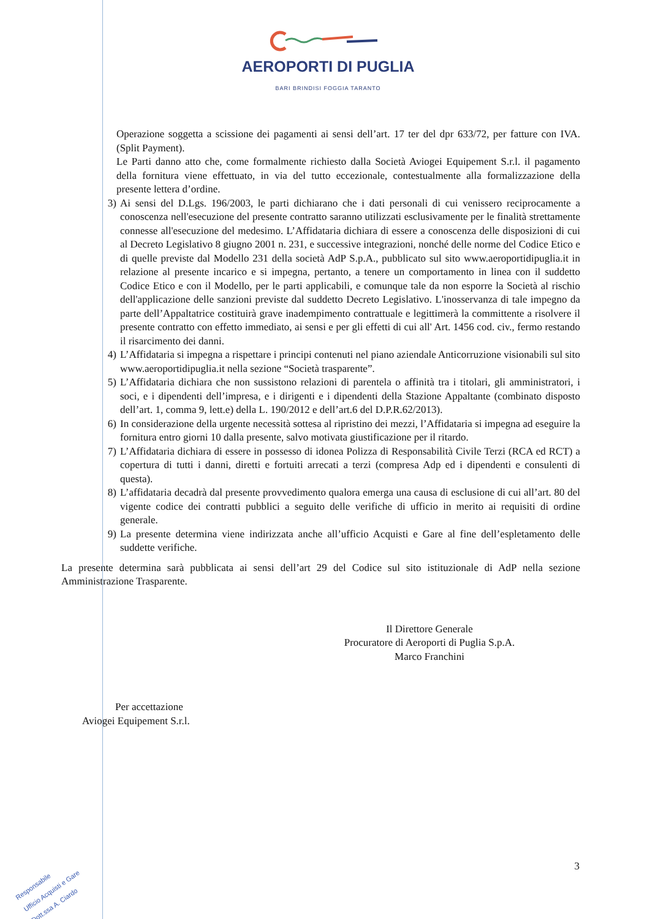AEROPORTI DI PUGLIA
BARI BRINDISI FOGGIA TARANTO
Operazione soggetta a scissione dei pagamenti ai sensi dell’art. 17 ter del dpr 633/72, per fatture con IVA. (Split Payment).
Le Parti danno atto che, come formalmente richiesto dalla Società Aviogei Equipement S.r.l. il pagamento della fornitura viene effettuato, in via del tutto eccezionale, contestualmente alla formalizzazione della presente lettera d’ordine.
3) Ai sensi del D.Lgs. 196/2003, le parti dichiarano che i dati personali di cui venissero reciprocamente a conoscenza nell'esecuzione del presente contratto saranno utilizzati esclusivamente per le finalità strettamente connesse all'esecuzione del medesimo. L’Affidataria dichiara di essere a conoscenza delle disposizioni di cui al Decreto Legislativo 8 giugno 2001 n. 231, e successive integrazioni, nonché delle norme del Codice Etico e di quelle previste dal Modello 231 della società AdP S.p.A., pubblicato sul sito www.aeroportidipuglia.it in relazione al presente incarico e si impegna, pertanto, a tenere un comportamento in linea con il suddetto Codice Etico e con il Modello, per le parti applicabili, e comunque tale da non esporre la Società al rischio dell'applicazione delle sanzioni previste dal suddetto Decreto Legislativo. L'inosservanza di tale impegno da parte dell’Appaltatrice costituirà grave inadempimento contrattuale e legittimerà la committente a risolvere il presente contratto con effetto immediato, ai sensi e per gli effetti di cui all' Art. 1456 cod. civ., fermo restando il risarcimento dei danni.
4) L’Affidataria si impegna a rispettare i principi contenuti nel piano aziendale Anticorruzione visionabili sul sito www.aeroportidipuglia.it nella sezione “Società trasparente”.
5) L’Affidataria dichiara che non sussistono relazioni di parentela o affinità tra i titolari, gli amministratori, i soci, e i dipendenti dell’impresa, e i dirigenti e i dipendenti della Stazione Appaltante (combinato disposto dell’art. 1, comma 9, lett.e) della L. 190/2012 e dell’art.6 del D.P.R.62/2013).
6) In considerazione della urgente necessità sottesa al ripristino dei mezzi, l’Affidataria si impegna ad eseguire la fornitura entro giorni 10 dalla presente, salvo motivata giustificazione per il ritardo.
7) L’Affidataria dichiara di essere in possesso di idonea Polizza di Responsabilità Civile Terzi (RCA ed RCT) a copertura di tutti i danni, diretti e fortuiti arrecati a terzi (compresa Adp ed i dipendenti e consulenti di questa).
8) L’affidataria decadrà dal presente provvedimento qualora emerga una causa di esclusione di cui all’art. 80 del vigente codice dei contratti pubblici a seguito delle verifiche di ufficio in merito ai requisiti di ordine generale.
9) La presente determina viene indirizzata anche all’ufficio Acquisti e Gare al fine dell’espletamento delle suddette verifiche.
La presente determina sarà pubblicata ai sensi dell’art 29 del Codice sul sito istituzionale di AdP nella sezione Amministrazione Trasparente.
Il Direttore Generale
Procuratore di Aeroporti di Puglia S.p.A.
Marco Franchini
Per accettazione
Aviogei Equipement S.r.l.
3
Responsabile
Ufficio Acquisti e Gare
Dott.ssa A. Ciardo